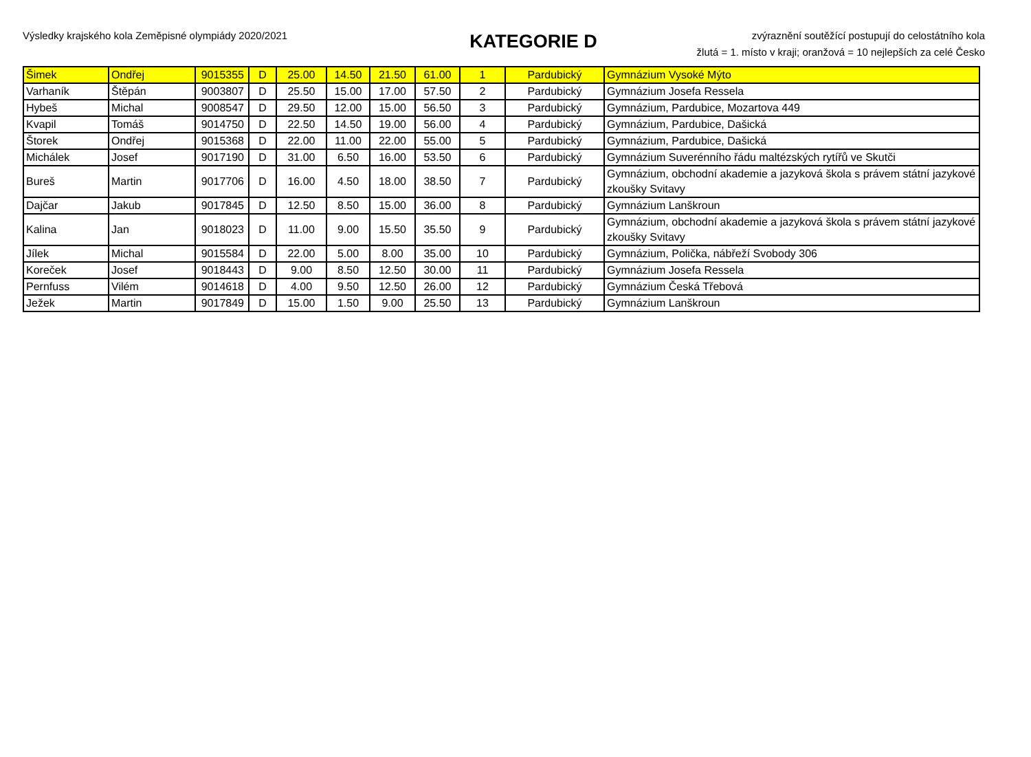Výsledky krajského kola Zeměpisné olympiády 2020/2021
KATEGORIE D
zvýraznění soutěžící postupují do celostátního kola
žlutá = 1. místo v kraji; oranžová = 10 nejlepších za celé Česko
| Šimek | Ondřej | 9015355 | D | 25.00 | 14.50 | 21.50 | 61.00 | 1 | Pardubický | Gymnázium Vysoké Mýto |
| Varhaník | Štěpán | 9003807 | D | 25.50 | 15.00 | 17.00 | 57.50 | 2 | Pardubický | Gymnázium Josefa Ressela |
| Hybeš | Michal | 9008547 | D | 29.50 | 12.00 | 15.00 | 56.50 | 3 | Pardubický | Gymnázium, Pardubice, Mozartova 449 |
| Kvapil | Tomáš | 9014750 | D | 22.50 | 14.50 | 19.00 | 56.00 | 4 | Pardubický | Gymnázium, Pardubice, Dašická |
| Štorek | Ondřej | 9015368 | D | 22.00 | 11.00 | 22.00 | 55.00 | 5 | Pardubický | Gymnázium, Pardubice, Dašická |
| Michálek | Josef | 9017190 | D | 31.00 | 6.50 | 16.00 | 53.50 | 6 | Pardubický | Gymnázium Suverénního řádu maltézských rytířů ve Skutči |
| Bureš | Martin | 9017706 | D | 16.00 | 4.50 | 18.00 | 38.50 | 7 | Pardubický | Gymnázium, obchodní akademie a jazyková škola s právem státní jazykové zkoušky Svitavy |
| Dajčar | Jakub | 9017845 | D | 12.50 | 8.50 | 15.00 | 36.00 | 8 | Pardubický | Gymnázium Lanškroun |
| Kalina | Jan | 9018023 | D | 11.00 | 9.00 | 15.50 | 35.50 | 9 | Pardubický | Gymnázium, obchodní akademie a jazyková škola s právem státní jazykové zkoušky Svitavy |
| Jílek | Michal | 9015584 | D | 22.00 | 5.00 | 8.00 | 35.00 | 10 | Pardubický | Gymnázium, Polička, nábřeží Svobody 306 |
| Koreček | Josef | 9018443 | D | 9.00 | 8.50 | 12.50 | 30.00 | 11 | Pardubický | Gymnázium Josefa Ressela |
| Pernfuss | Vilém | 9014618 | D | 4.00 | 9.50 | 12.50 | 26.00 | 12 | Pardubický | Gymnázium Česká Třebová |
| Ježek | Martin | 9017849 | D | 15.00 | 1.50 | 9.00 | 25.50 | 13 | Pardubický | Gymnázium Lanškroun |